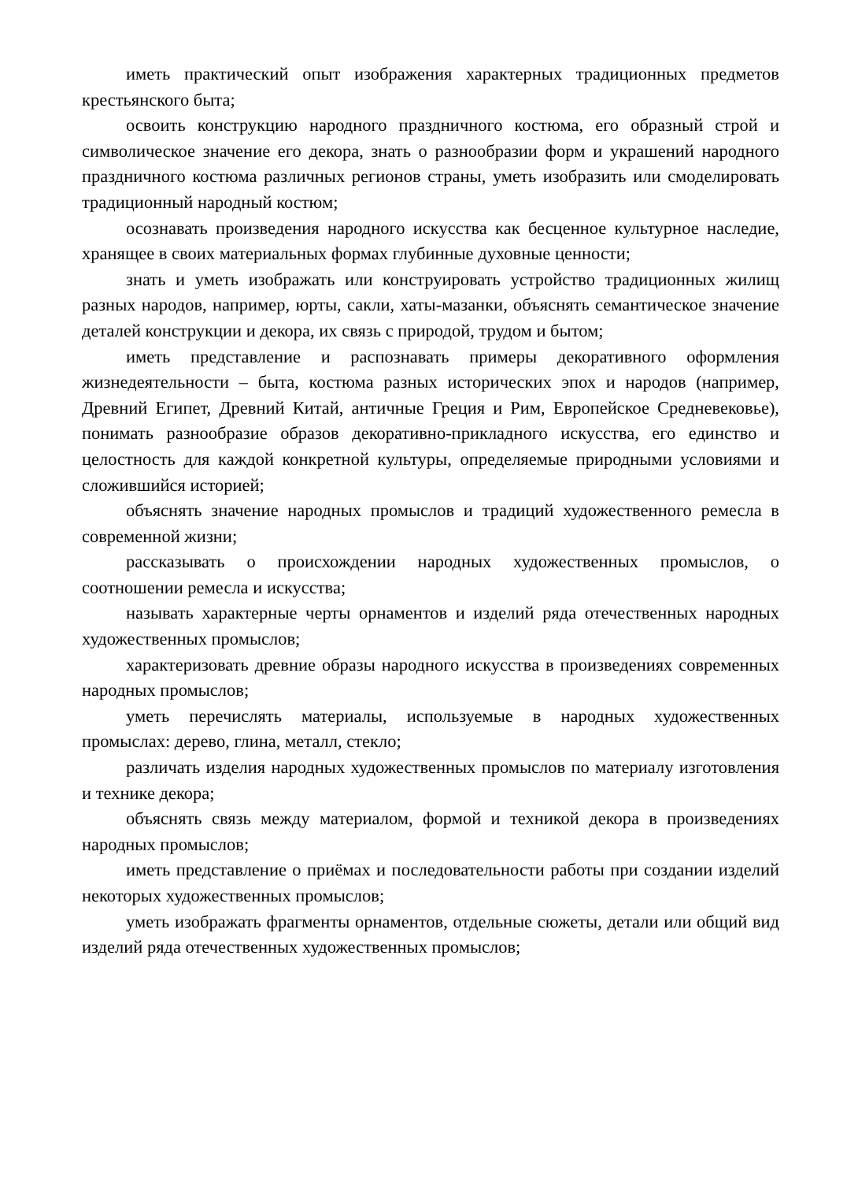иметь практический опыт изображения характерных традиционных предметов крестьянского быта;
освоить конструкцию народного праздничного костюма, его образный строй и символическое значение его декора, знать о разнообразии форм и украшений народного праздничного костюма различных регионов страны, уметь изобразить или смоделировать традиционный народный костюм;
осознавать произведения народного искусства как бесценное культурное наследие, хранящее в своих материальных формах глубинные духовные ценности;
знать и уметь изображать или конструировать устройство традиционных жилищ разных народов, например, юрты, сакли, хаты-мазанки, объяснять семантическое значение деталей конструкции и декора, их связь с природой, трудом и бытом;
иметь представление и распознавать примеры декоративного оформления жизнедеятельности – быта, костюма разных исторических эпох и народов (например, Древний Египет, Древний Китай, античные Греция и Рим, Европейское Средневековье), понимать разнообразие образов декоративно-прикладного искусства, его единство и целостность для каждой конкретной культуры, определяемые природными условиями и сложившийся историей;
объяснять значение народных промыслов и традиций художественного ремесла в современной жизни;
рассказывать о происхождении народных художественных промыслов, о соотношении ремесла и искусства;
называть характерные черты орнаментов и изделий ряда отечественных народных художественных промыслов;
характеризовать древние образы народного искусства в произведениях современных народных промыслов;
уметь перечислять материалы, используемые в народных художественных промыслах: дерево, глина, металл, стекло;
различать изделия народных художественных промыслов по материалу изготовления и технике декора;
объяснять связь между материалом, формой и техникой декора в произведениях народных промыслов;
иметь представление о приёмах и последовательности работы при создании изделий некоторых художественных промыслов;
уметь изображать фрагменты орнаментов, отдельные сюжеты, детали или общий вид изделий ряда отечественных художественных промыслов;